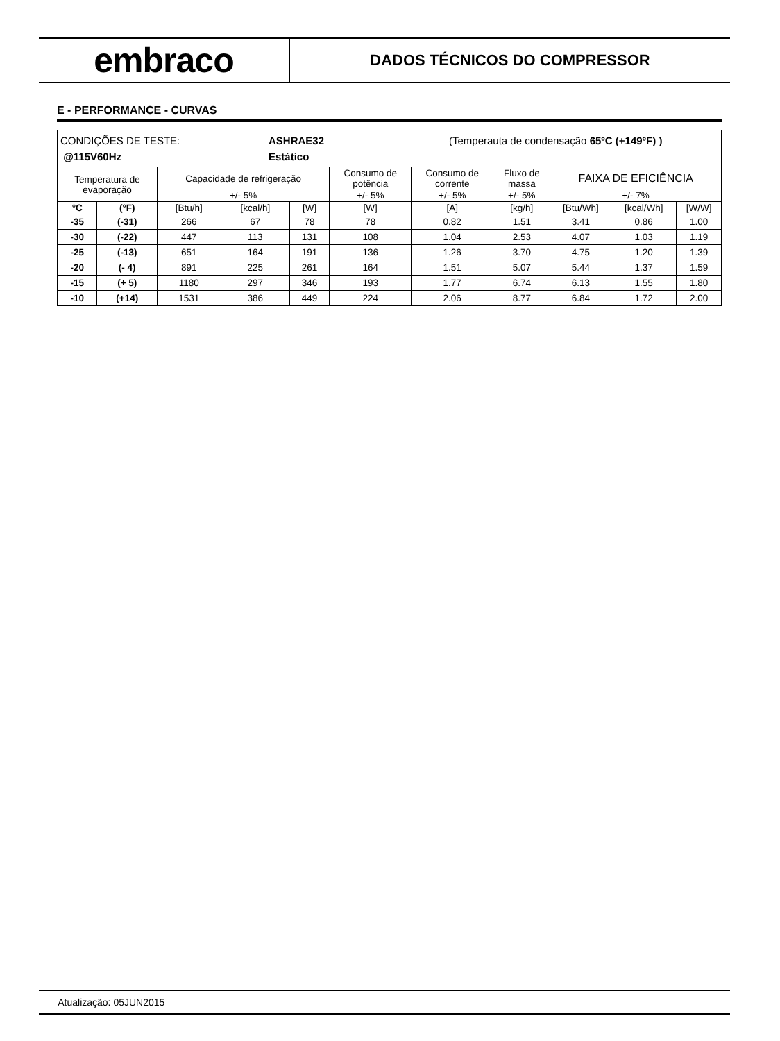embraco
DADOS TÉCNICOS DO COMPRESSOR
E - PERFORMANCE - CURVAS
| CONDIÇÕES DE TESTE: ASHRAE32 (Temperauta de condensação 65ºC (+149ºF) ) @115V60Hz Estático | | | | | | | | | | |
| Temperatura de evaporação | | Capacidade de refrigeração | | | Consumo de potência | Consumo de corrente | Fluxo de massa | FAIXA DE EFICIÊNCIA | | |
| | | +/- 5% | | | +/- 5% | +/- 5% | +/- 5% | +/- 7% | | |
| °C | (°F) | [Btu/h] | [kcal/h] | [W] | [W] | [A] | [kg/h] | [Btu/Wh] | [kcal/Wh] | [W/W] |
| -35 | (-31) | 266 | 67 | 78 | 78 | 0.82 | 1.51 | 3.41 | 0.86 | 1.00 |
| -30 | (-22) | 447 | 113 | 131 | 108 | 1.04 | 2.53 | 4.07 | 1.03 | 1.19 |
| -25 | (-13) | 651 | 164 | 191 | 136 | 1.26 | 3.70 | 4.75 | 1.20 | 1.39 |
| -20 | (- 4) | 891 | 225 | 261 | 164 | 1.51 | 5.07 | 5.44 | 1.37 | 1.59 |
| -15 | (+ 5) | 1180 | 297 | 346 | 193 | 1.77 | 6.74 | 6.13 | 1.55 | 1.80 |
| -10 | (+14) | 1531 | 386 | 449 | 224 | 2.06 | 8.77 | 6.84 | 1.72 | 2.00 |
Atualização: 05JUN2015